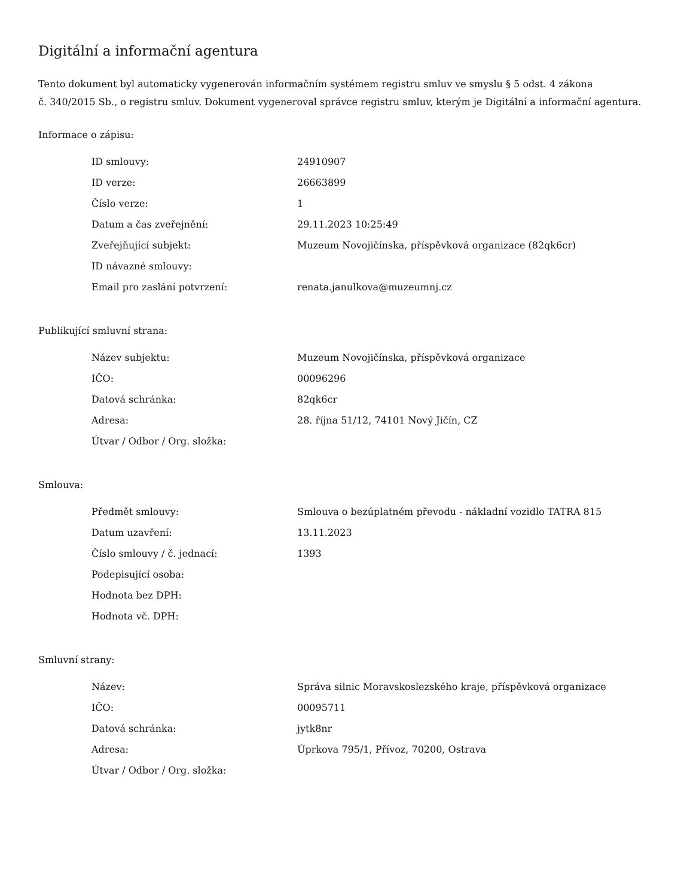Digitální a informační agentura
Tento dokument byl automaticky vygenerován informačním systémem registru smluv ve smyslu § 5 odst. 4 zákona
č. 340/2015 Sb., o registru smluv. Dokument vygeneroval správce registru smluv, kterým je Digitální a informační agentura.
Informace o zápisu:
| ID smlouvy: | 24910907 |
| ID verze: | 26663899 |
| Číslo verze: | 1 |
| Datum a čas zveřejnění: | 29.11.2023 10:25:49 |
| Zveřejňující subjekt: | Muzeum Novojičínska, příspěvková organizace (82qk6cr) |
| ID návazné smlouvy: | |
| Email pro zaslání potvrzení: | renata.janulkova@muzeumnj.cz |
Publikující smluvní strana:
| Název subjektu: | Muzeum Novojičínska, příspěvková organizace |
| IČO: | 00096296 |
| Datová schránka: | 82qk6cr |
| Adresa: | 28. října 51/12, 74101 Nový Jičín, CZ |
| Útvar / Odbor / Org. složka: | |
Smlouva:
| Předmět smlouvy: | Smlouva o bezúplatném převodu - nákladní vozidlo TATRA 815 |
| Datum uzavření: | 13.11.2023 |
| Číslo smlouvy / č. jednací: | 1393 |
| Podepisující osoba: | |
| Hodnota bez DPH: | |
| Hodnota vč. DPH: | |
Smluvní strany:
| Název: | Správa silnic Moravskoslezského kraje, příspěvková organizace |
| IČO: | 00095711 |
| Datová schránka: | jytk8nr |
| Adresa: | Úprkova 795/1, Přívoz, 70200, Ostrava |
| Útvar / Odbor / Org. složka: | |